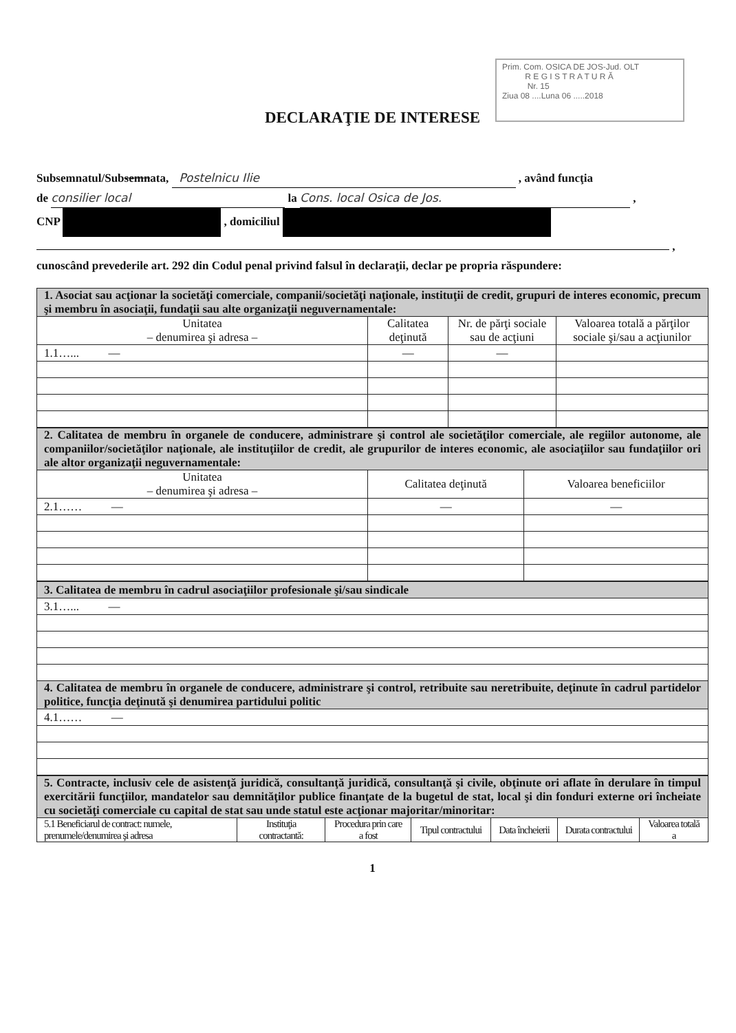Prim. Com. OSICA DE JOS-Jud. OLT
R E G I S T R A T U R Ă
Nr. 15
Ziua 08 ....Luna 06 .....2018
DECLARAŢIE DE INTERESE
Subsemnatul/Subsemnata, Postelnicu Ilie , având funcţia
de consilier local la Cons. local Osica de Jos. ,
CNP , domiciliul
,
cunoscând prevederile art. 292 din Codul penal privind falsul în declaraţii, declar pe propria răspundere:
| 1. Asociat sau acţionar la societăţi comerciale, companii/societăţi naţionale, instituţii de credit, grupuri de interes economic, precum şi membru în asociaţii, fundaţii sau alte organizaţii neguvernamentale: | | | |
| Unitatea – denumirea şi adresa – | Calitatea deţinută | Nr. de părţi sociale sau de acţiuni | Valoarea totală a părţilor sociale şi/sau a acţiunilor |
| 1.1…... — | — | — | |
| 2. Calitatea de membru în organele de conducere, administrare şi control ale societăţilor comerciale, ale regiilor autonome, ale companiilor/societăţilor naţionale, ale instituţiilor de credit, ale grupurilor de interes economic, ale asociaţiilor sau fundaţiilor ori ale altor organizaţii neguvernamentale: | | |
| Unitatea – denumirea şi adresa – | Calitatea deţinută | Valoarea beneficiilor |
| 2.1…… — | — | — |
| 3. Calitatea de membru în cadrul asociaţiilor profesionale şi/sau sindicale |
| 3.1…... — |
| 4. Calitatea de membru în organele de conducere, administrare şi control, retribuite sau neretribuite, deţinute în cadrul partidelor politice, funcţia deţinută şi denumirea partidului politic |
| 4.1…… — |
| 5. Contracte, inclusiv cele de asistenţă juridică, consultanţă juridică, consultanţă şi civile, obţinute ori aflate în derulare în timpul exercitării funcţiilor, mandatelor sau demnităţilor publice finanţate de la bugetul de stat, local şi din fonduri externe ori încheiate cu societăţi comerciale cu capital de stat sau unde statul este acţionar majoritar/minoritar: | | | | | | |
| 5.1 Beneficiarul de contract: numele, prenumele/denumirea şi adresa | Instituţia contractantă: | Procedura prin care a fost | Tipul contractului | Data încheierii | Durata contractului | Valoarea totală a |
1